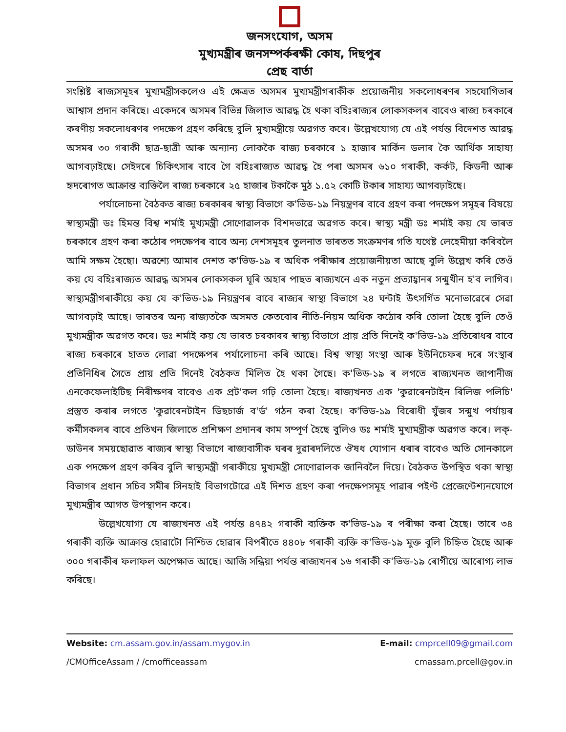জনসংযোগ, অসম
মুখ্যমন্ত্ৰীৰ জনসম্পৰ্কৰক্ষী কোষ, দিছপুৰ
প্ৰেছ বাৰ্তা
সংশ্লিষ্ট ৰাজ্যসমূহৰ মুখ্যমন্ত্ৰীসকলেও এই ক্ষেত্ৰত অসমৰ মুখ্যমন্ত্ৰীগৰাকীক প্ৰয়োজনীয় সকলোধৰণৰ সহযোগিতাৰ আশ্বাস প্ৰদান কৰিছে। একেদৰে অসমৰ বিভিন্ন জিলাত আৱদ্ধ হৈ থকা বহিঃৰাজ্যৰ লোকসকলৰ বাবেও ৰাজ্য চৰকাৰে কৰণীয় সকলোধৰণৰ পদক্ষেপ গ্ৰহণ কৰিছে বুলি মুখ্যমন্ত্ৰীয়ে অৱগত কৰে। উল্লেখযোগ্য যে এই পৰ্যন্ত বিদেশত আৱদ্ধ অসমৰ ৩০ গৰাকী ছাত্ৰ-ছাত্ৰী আৰু অন্যান্য লোককৈ ৰাজ্য চৰকাৰে ১ হাজাৰ মাৰ্কিন ডলাৰ কৈ আৰ্থিক সাহায্য আগবঢ়াইছে। সেইদৰে চিকিৎসাৰ বাবে গৈ বহিঃৰাজ্যত আৱদ্ধ হৈ পৰা অসমৰ ৬১০ গৰাকী, কৰ্কট, কিডনী আৰু হৃদৰোগত আক্ৰান্ত ব্যক্তিলৈ ৰাজ্য চৰকাৰে ২৫ হাজাৰ টকাকৈ মুঠ ১.৫২ কোটি টকাৰ সাহায্য আগবঢ়াইছে।
পৰ্যালোচনা বৈঠকত ৰাজ্য চৰকাৰৰ স্বাস্থ্য বিভাগে ক'ভিড-১৯ নিয়ন্ত্ৰণৰ বাবে গ্ৰহণ কৰা পদক্ষেপ সমূহৰ বিষয়ে স্বাস্থ্যমন্ত্ৰী ডঃ হিমন্ত বিশ্ব শৰ্মাই মুখ্যমন্ত্ৰী সোণোৱালক বিশদভাৱে অৱগত কৰে। স্বাস্থ্য মন্ত্ৰী ডঃ শৰ্মাই কয় যে ভাৰত চৰকাৰে গ্ৰহণ কৰা কঠোৰ পদক্ষেপৰ বাবে অন্য দেশসমূহৰ তুলনাত ভাৰতত সংক্ৰমণৰ গতি যথেষ্ট লেহেমীয়া কৰিবলৈ আমি সক্ষম হৈছো। অৱশ্যে আমাৰ দেশত ক'ভিড-১৯ ৰ অধিক পৰীক্ষাৰ প্ৰয়োজনীয়তা আছে বুলি উল্লেখ কৰি তেওঁ কয় যে বহিঃৰাজ্যত আৱদ্ধ অসমৰ লোকসকল ঘূৰি অহাৰ পাছত ৰাজ্যখনে এক নতুন প্ৰত্যাহ্বানৰ সন্মুখীন হ'ব লাগিব। স্বাস্থ্যমন্ত্ৰীগৰাকীয়ে কয় যে ক'ভিড-১৯ নিয়ন্ত্ৰণৰ বাবে ৰাজ্যৰ স্বাস্থ্য বিভাগে ২৪ ঘন্টাই উৎসৰ্গিত মনোভাৱেৰে সেৱা আগবঢ়াই আছে। ভাৰতৰ অন্য ৰাজ্যতকৈ অসমত কেতবোৰ নীতি-নিয়ম অধিক কঠোৰ কৰি তোলা হৈছে বুলি তেওঁ মুখ্যমন্ত্ৰীক অৱগত কৰে। ডঃ শৰ্মাই কয় যে ভাৰত চৰকাৰৰ স্বাস্থ্য বিভাগে প্ৰায় প্ৰতি দিনেই ক'ভিড-১৯ প্ৰতিৰোধৰ বাবে ৰাজ্য চৰকাৰে হাতত লোৱা পদক্ষেপৰ পৰ্যালোচনা কৰি আছে। বিশ্ব স্বাস্থ্য সংস্থা আৰু ইউনিচেফৰ দৰে সংস্থাৰ প্ৰতিনিধিৰ সৈতে প্ৰায় প্ৰতি দিনেই বৈঠকত মিলিত হৈ থকা গৈছে। ক'ভিড-১৯ ৰ লগতে ৰাজ্যখনত জাপানীজ এনকেফেলাইটিছ নিৰীক্ষণৰ বাবেও এক প্ৰট'কল গঢ়ি তোলা হৈছে। ৰাজ্যখনত এক 'কুৱাৰেনটাইন ৰিলিজ পলিচি' প্ৰস্তুত কৰাৰ লগতে 'কুৱাৰেনটাইন ডিছচাৰ্জ ব'ৰ্ড' গঠন কৰা হৈছে। ক'ভিড-১৯ বিৰোধী যুঁজৰ সন্মুখ পৰ্যায়ৰ কৰ্মীসকলৰ বাবে প্ৰতিখন জিলাতে প্ৰশিক্ষণ প্ৰদানৰ কাম সম্পূৰ্ণ হৈছে বুলিও ডঃ শৰ্মাই মুখ্যমন্ত্ৰীক অৱগত কৰে। লক্-ডাউনৰ সময়ছোৱাত ৰাজ্যৰ স্বাস্থ্য বিভাগে ৰাজ্যবাসীক ঘৰৰ দুৱাৰদলিতে ঔষধ যোগান ধৰাৰ বাবেও অতি সোনকালে এক পদক্ষেপ গ্ৰহণ কৰিব বুলি স্বাস্থ্যমন্ত্ৰী গৰাকীয়ে মুখ্যমন্ত্ৰী সোণোৱালক জানিবলৈ দিয়ে। বৈঠকত উপস্থিত থকা স্বাস্থ্য বিভাগৰ প্ৰধান সচিব সমীৰ সিনহাই বিভাগটোৱে এই দিশত গ্ৰহণ কৰা পদক্ষেপসমূহ পাৱাৰ পইণ্ট প্ৰেজেণ্টেশ্যনযোগে মুখ্যমন্ত্ৰীৰ আগত উপস্থাপন কৰে।
উল্লেখযোগ্য যে ৰাজ্যখনত এই পৰ্যন্ত ৪৭৪২ গৰাকী ব্যক্তিক ক'ভিড-১৯ ৰ পৰীক্ষা কৰা হৈছে। তাৰে ৩৪ গৰাকী ব্যক্তি আক্ৰান্ত হোৱাটো নিশ্চিত হোৱাৰ বিপৰীতে ৪৪০৮ গৰাকী ব্যক্তি ক'ভিড-১৯ মুক্ত বুলি চিহ্নিত হৈছে আৰু ৩০০ গৰাকীৰ ফলাফল অপেক্ষাত আছে। আজি সন্ধিয়া পৰ্যন্ত ৰাজ্যখনৰ ১৬ গৰাকী ক'ভিড-১৯ ৰোগীয়ে আৰোগ্য লাভ কৰিছে।
Website: cm.assam.gov.in/assam.mygov.in E-mail: cmprcell09@gmail.com
/CMOfficeAssam / /cmofficeassam cmassam.prcell@gov.in